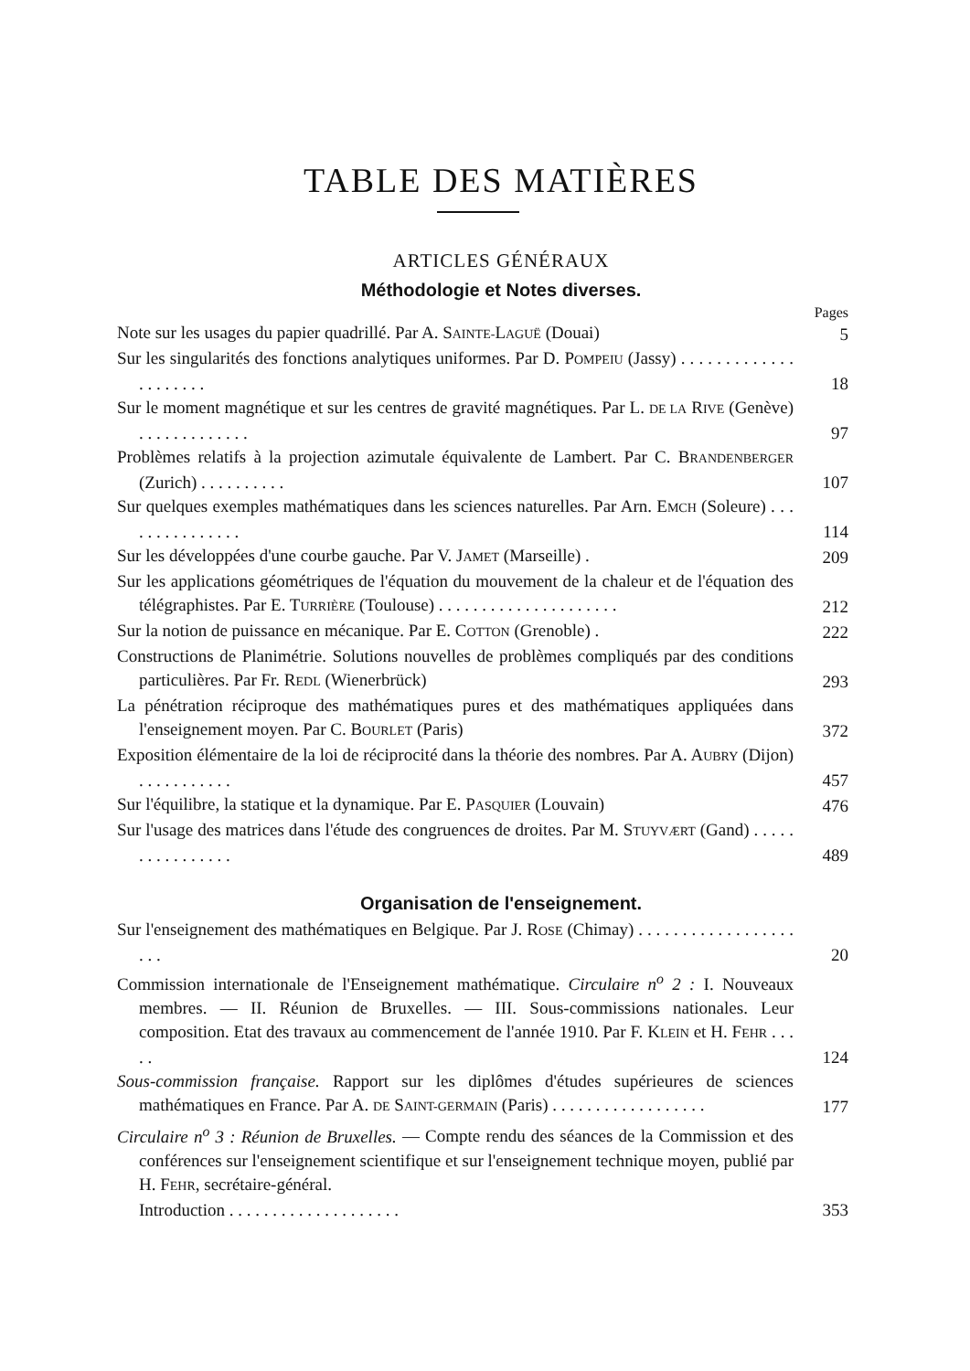TABLE DES MATIÈRES
ARTICLES GÉNÉRAUX
Méthodologie et Notes diverses.
Pages
Note sur les usages du papier quadrillé. Par A. SAINTE-LAGUË (Douai)
5
Sur les singularités des fonctions analytiques uniformes. Par D. POMPEIU (Jassy) . . . . . . . . . . . . . . . . . . . . .
18
Sur le moment magnétique et sur les centres de gravité magnétiques. Par L. DE LA RIVE (Genève) . . . . . . . . . . . . .
97
Problèmes relatifs à la projection azimutale équivalente de Lambert. Par C. BRANDENBERGER (Zurich) . . . . . . . . . .
107
Sur quelques exemples mathématiques dans les sciences naturelles. Par Arn. EMCH (Soleure) . . . . . . . . . . . . . . .
114
Sur les développées d'une courbe gauche. Par V. JAMET (Marseille) .
209
Sur les applications géométriques de l'équation du mouvement de la chaleur et de l'équation des télégraphistes. Par E. TURRIÈRE (Toulouse) . . . . . . . . . . . . . . . . . . . . .
212
Sur la notion de puissance en mécanique. Par E. COTTON (Grenoble) .
222
Constructions de Planimétrie. Solutions nouvelles de problèmes compliqués par des conditions particulières. Par Fr. REDL (Wienerbrück)
293
La pénétration réciproque des mathématiques pures et des mathématiques appliquées dans l'enseignement moyen. Par C. BOURLET (Paris)
372
Exposition élémentaire de la loi de réciprocité dans la théorie des nombres. Par A. AUBRY (Dijon) . . . . . . . . . . .
457
Sur l'équilibre, la statique et la dynamique. Par E. PASQUIER (Louvain)
476
Sur l'usage des matrices dans l'étude des congruences de droites. Par M. STUYVÆRT (Gand) . . . . . . . . . . . . . . . .
489
Organisation de l'enseignement.
Sur l'enseignement des mathématiques en Belgique. Par J. ROSE (Chimay) . . . . . . . . . . . . . . . . . . . . .
20
Commission internationale de l'Enseignement mathématique. Circulaire n<sup>o</sup> 2 : I. Nouveaux membres. — II. Réunion de Bruxelles. — III. Sous-commissions nationales. Leur composition. Etat des travaux au commencement de l'année 1910. Par F. KLEIN et H. FEHR . . . . .
124
Sous-commission française. Rapport sur les diplômes d'études supérieures de sciences mathématiques en France. Par A. DE SAINT-GERMAIN (Paris) . . . . . . . . . . . . . . . . . .
177
Circulaire n<sup>o</sup> 3 : Réunion de Bruxelles. — Compte rendu des séances de la Commission et des conférences sur l'enseignement scientifique et sur l'enseignement technique moyen, publié par H. FEHR, secrétaire-général.
Introduction . . . . . . . . . . . . . . . . . . . .
353